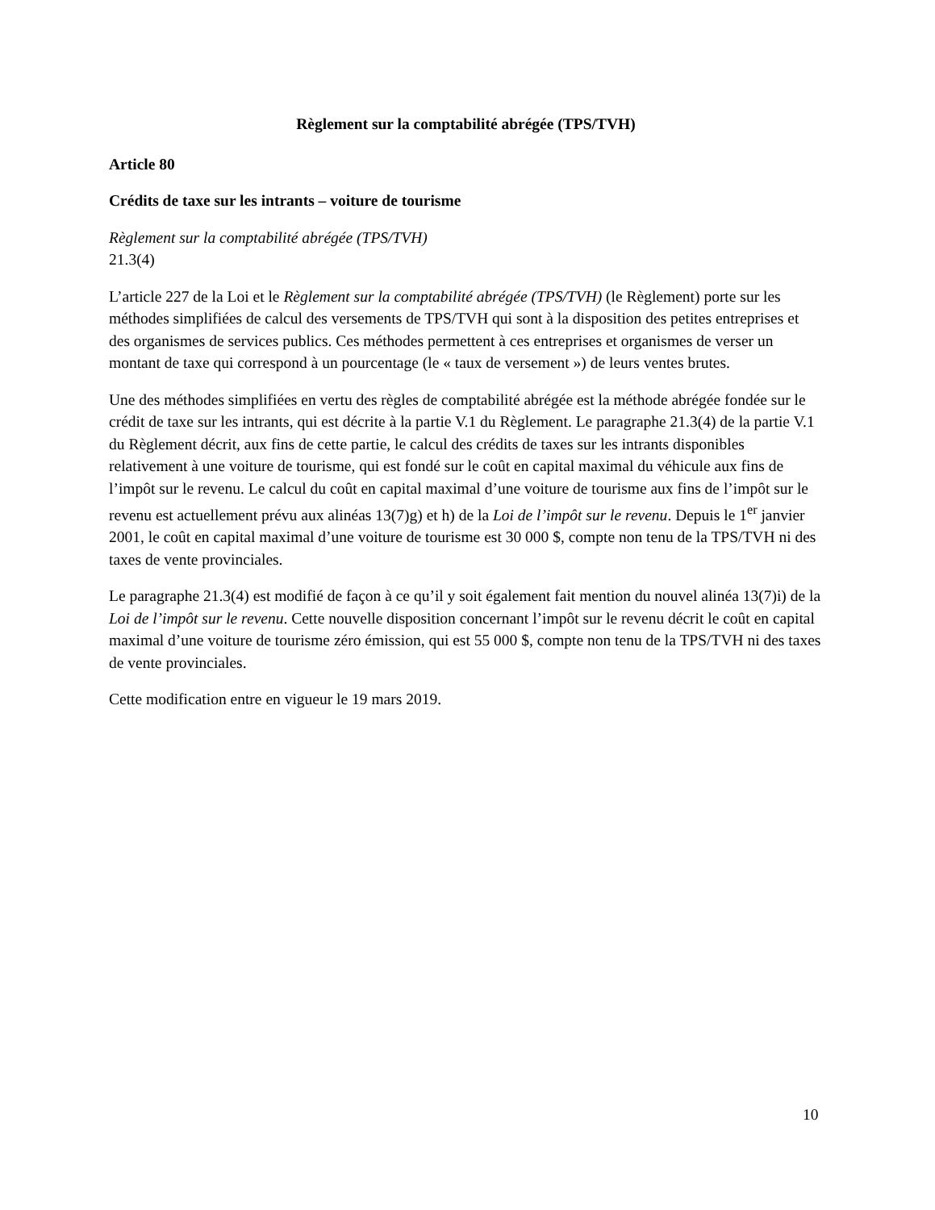Règlement sur la comptabilité abrégée (TPS/TVH)
Article 80
Crédits de taxe sur les intrants – voiture de tourisme
Règlement sur la comptabilité abrégée (TPS/TVH)
21.3(4)
L’article 227 de la Loi et le Règlement sur la comptabilité abrégée (TPS/TVH) (le Règlement) porte sur les méthodes simplifiées de calcul des versements de TPS/TVH qui sont à la disposition des petites entreprises et des organismes de services publics. Ces méthodes permettent à ces entreprises et organismes de verser un montant de taxe qui correspond à un pourcentage (le « taux de versement ») de leurs ventes brutes.
Une des méthodes simplifiées en vertu des règles de comptabilité abrégée est la méthode abrégée fondée sur le crédit de taxe sur les intrants, qui est décrite à la partie V.1 du Règlement. Le paragraphe 21.3(4) de la partie V.1 du Règlement décrit, aux fins de cette partie, le calcul des crédits de taxes sur les intrants disponibles relativement à une voiture de tourisme, qui est fondé sur le coût en capital maximal du véhicule aux fins de l’impôt sur le revenu. Le calcul du coût en capital maximal d’une voiture de tourisme aux fins de l’impôt sur le revenu est actuellement prévu aux alinéas 13(7)g) et h) de la Loi de l’impôt sur le revenu. Depuis le 1<sup>er</sup> janvier 2001, le coût en capital maximal d’une voiture de tourisme est 30 000 $, compte non tenu de la TPS/TVH ni des taxes de vente provinciales.
Le paragraphe 21.3(4) est modifié de façon à ce qu’il y soit également fait mention du nouvel alinéa 13(7)i) de la Loi de l’impôt sur le revenu. Cette nouvelle disposition concernant l’impôt sur le revenu décrit le coût en capital maximal d’une voiture de tourisme zéro émission, qui est 55 000 $, compte non tenu de la TPS/TVH ni des taxes de vente provinciales.
Cette modification entre en vigueur le 19 mars 2019.
10